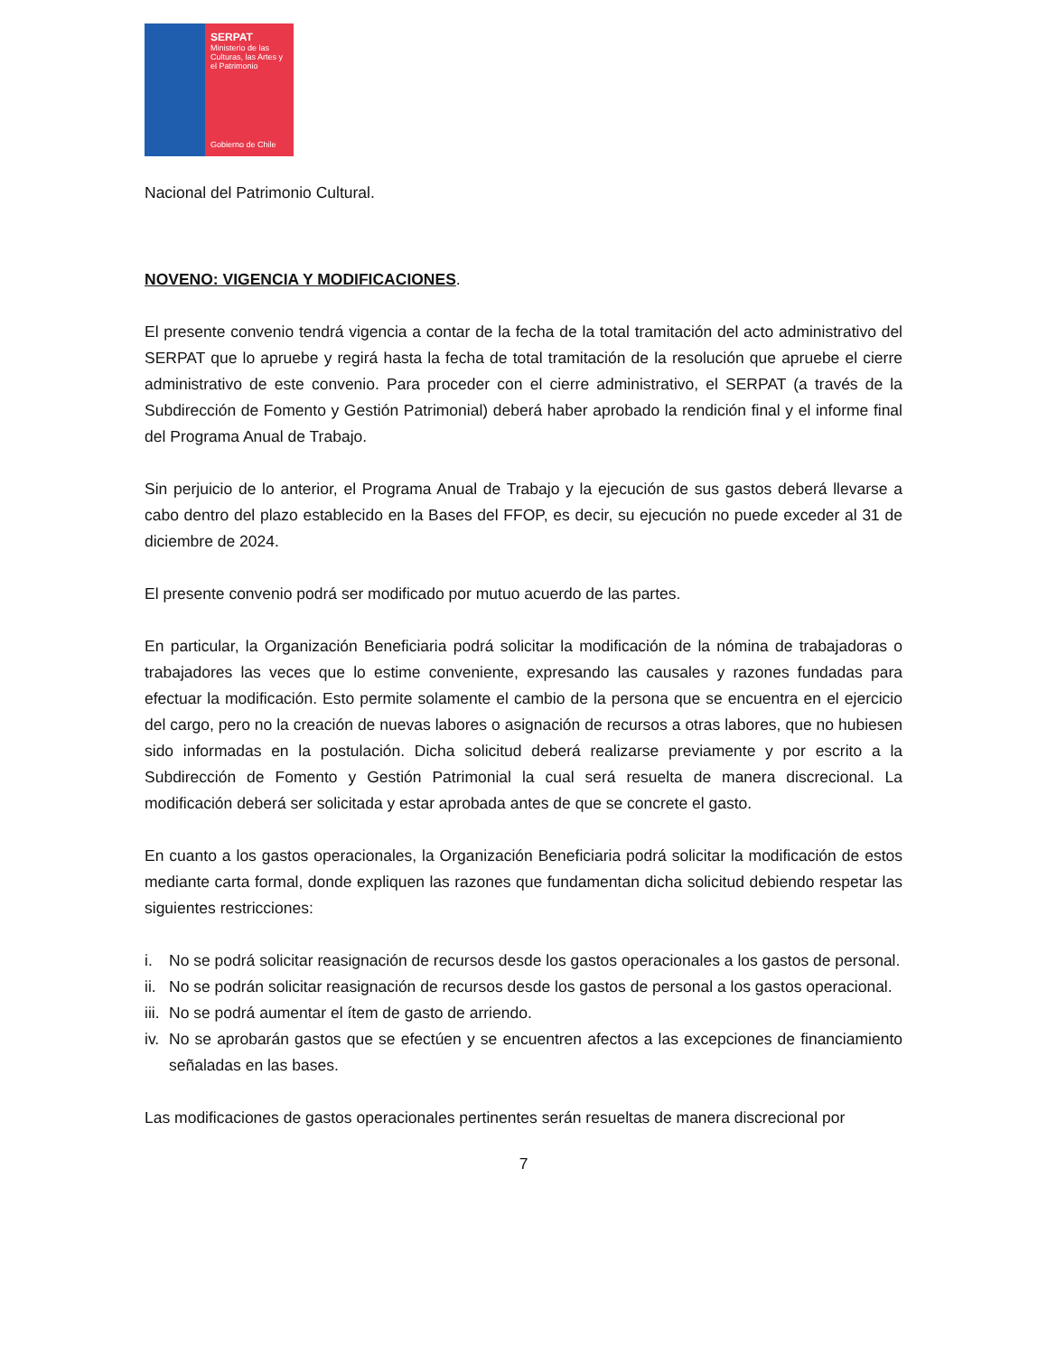SERPAT
Ministerio de las Culturas, las Artes y el Patrimonio
Gobierno de Chile
Nacional del Patrimonio Cultural.
NOVENO: VIGENCIA Y MODIFICACIONES.
El presente convenio tendrá vigencia a contar de la fecha de la total tramitación del acto administrativo del SERPAT que lo apruebe y regirá hasta la fecha de total tramitación de la resolución que apruebe el cierre administrativo de este convenio. Para proceder con el cierre administrativo, el SERPAT (a través de la Subdirección de Fomento y Gestión Patrimonial) deberá haber aprobado la rendición final y el informe final del Programa Anual de Trabajo.
Sin perjuicio de lo anterior, el Programa Anual de Trabajo y la ejecución de sus gastos deberá llevarse a cabo dentro del plazo establecido en la Bases del FFOP, es decir, su ejecución no puede exceder al 31 de diciembre de 2024.
El presente convenio podrá ser modificado por mutuo acuerdo de las partes.
En particular, la Organización Beneficiaria podrá solicitar la modificación de la nómina de trabajadoras o trabajadores las veces que lo estime conveniente, expresando las causales y razones fundadas para efectuar la modificación. Esto permite solamente el cambio de la persona que se encuentra en el ejercicio del cargo, pero no la creación de nuevas labores o asignación de recursos a otras labores, que no hubiesen sido informadas en la postulación. Dicha solicitud deberá realizarse previamente y por escrito a la Subdirección de Fomento y Gestión Patrimonial la cual será resuelta de manera discrecional. La modificación deberá ser solicitada y estar aprobada antes de que se concrete el gasto.
En cuanto a los gastos operacionales, la Organización Beneficiaria podrá solicitar la modificación de estos mediante carta formal, donde expliquen las razones que fundamentan dicha solicitud debiendo respetar las siguientes restricciones:
i. No se podrá solicitar reasignación de recursos desde los gastos operacionales a los gastos de personal.
ii.
No se podrán solicitar reasignación de recursos desde los gastos de personal a los gastos operacional.
iii.
No se podrá aumentar el ítem de gasto de arriendo.
iv.
No se aprobarán gastos que se efectúen y se encuentren afectos a las excepciones de financiamiento señaladas en las bases.
Las modificaciones de gastos operacionales pertinentes serán resueltas de manera discrecional por
7